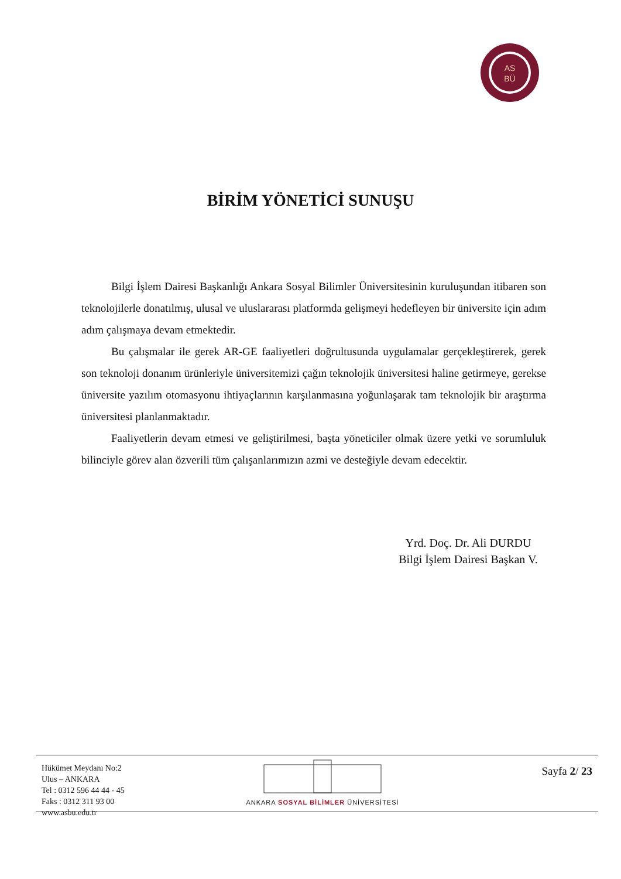AS
BÜ
BİRİM YÖNETİCİ SUNUŞU
Bilgi İşlem Dairesi Başkanlığı Ankara Sosyal Bilimler Üniversitesinin kuruluşundan itibaren son teknolojilerle donatılmış, ulusal ve uluslararası platformda gelişmeyi hedefleyen bir üniversite için adım adım çalışmaya devam etmektedir.
Bu çalışmalar ile gerek AR-GE faaliyetleri doğrultusunda uygulamalar gerçekleştirerek, gerek son teknoloji donanım ürünleriyle üniversitemizi çağın teknolojik üniversitesi haline getirmeye, gerekse üniversite yazılım otomasyonu ihtiyaçlarının karşılanmasına yoğunlaşarak tam teknolojik bir araştırma üniversitesi planlanmaktadır.
Faaliyetlerin devam etmesi ve geliştirilmesi, başta yöneticiler olmak üzere yetki ve sorumluluk bilinciyle görev alan özverili tüm çalışanlarımızın azmi ve desteğiyle devam edecektir.
Yrd. Doç. Dr. Ali DURDU
Bilgi İşlem Dairesi Başkan V.
Hükümet Meydanı No:2
Ulus – ANKARA
Tel : 0312 596 44 44 - 45
Faks : 0312 311 93 00
www.asbu.edu.tr
ANKARA SOSYAL BİLİMLER ÜNİVERSİTESİ
Sayfa 2/ 23